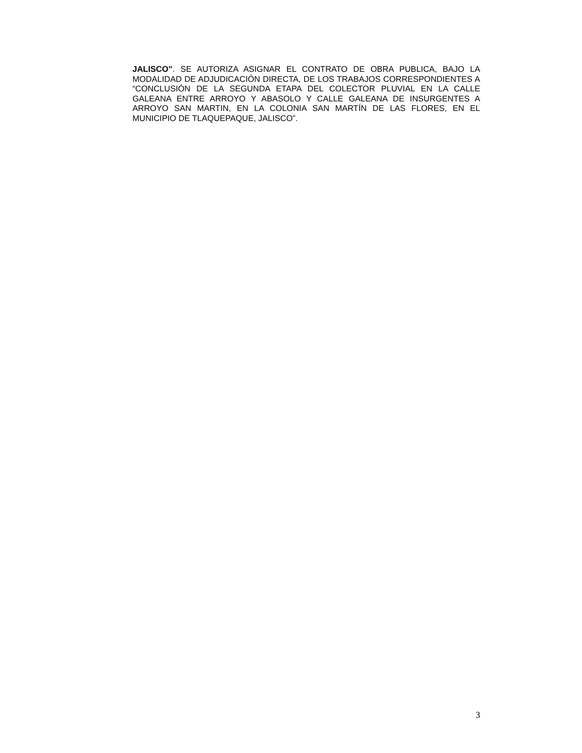JALISCO”. SE AUTORIZA ASIGNAR EL CONTRATO DE OBRA PUBLICA, BAJO LA MODALIDAD DE ADJUDICACIÓN DIRECTA, DE LOS TRABAJOS CORRESPONDIENTES A “CONCLUSIÓN DE LA SEGUNDA ETAPA DEL COLECTOR PLUVIAL EN LA CALLE GALEANA ENTRE ARROYO Y ABASOLO Y CALLE GALEANA DE INSURGENTES A ARROYO SAN MARTIN, EN LA COLONIA SAN MARTÍN DE LAS FLORES, EN EL MUNICIPIO DE TLAQUEPAQUE, JALISCO”.
3